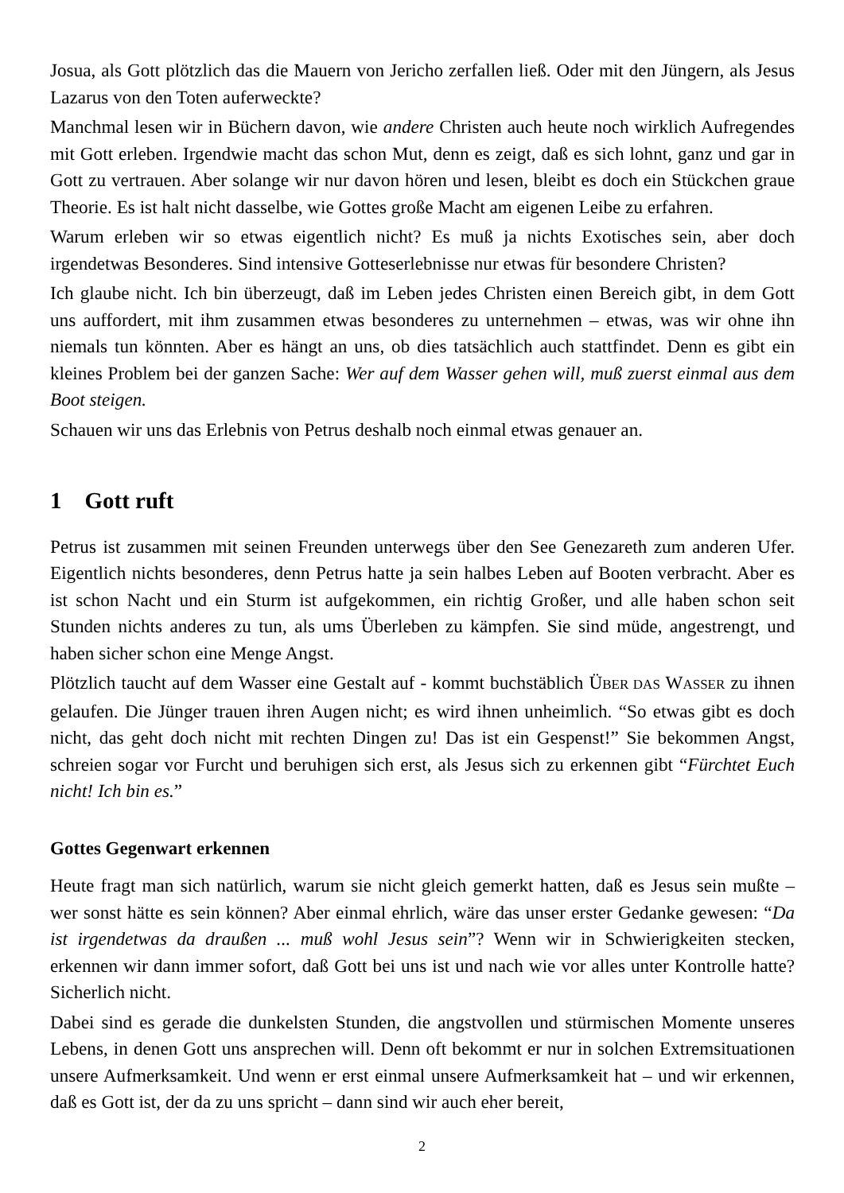Josua, als Gott plötzlich das die Mauern von Jericho zerfallen ließ. Oder mit den Jüngern, als Jesus Lazarus von den Toten auferweckte?
Manchmal lesen wir in Büchern davon, wie andere Christen auch heute noch wirklich Aufregendes mit Gott erleben. Irgendwie macht das schon Mut, denn es zeigt, daß es sich lohnt, ganz und gar in Gott zu vertrauen. Aber solange wir nur davon hören und lesen, bleibt es doch ein Stückchen graue Theorie. Es ist halt nicht dasselbe, wie Gottes große Macht am eigenen Leibe zu erfahren.
Warum erleben wir so etwas eigentlich nicht? Es muß ja nichts Exotisches sein, aber doch irgendetwas Besonderes. Sind intensive Gotteserlebnisse nur etwas für besondere Christen?
Ich glaube nicht. Ich bin überzeugt, daß im Leben jedes Christen einen Bereich gibt, in dem Gott uns auffordert, mit ihm zusammen etwas besonderes zu unternehmen – etwas, was wir ohne ihn niemals tun könnten. Aber es hängt an uns, ob dies tatsächlich auch stattfindet. Denn es gibt ein kleines Problem bei der ganzen Sache: Wer auf dem Wasser gehen will, muß zuerst einmal aus dem Boot steigen.
Schauen wir uns das Erlebnis von Petrus deshalb noch einmal etwas genauer an.
1 Gott ruft
Petrus ist zusammen mit seinen Freunden unterwegs über den See Genezareth zum anderen Ufer. Eigentlich nichts besonderes, denn Petrus hatte ja sein halbes Leben auf Booten verbracht. Aber es ist schon Nacht und ein Sturm ist aufgekommen, ein richtig Großer, und alle haben schon seit Stunden nichts anderes zu tun, als ums Überleben zu kämpfen. Sie sind müde, angestrengt, und haben sicher schon eine Menge Angst.
Plötzlich taucht auf dem Wasser eine Gestalt auf - kommt buchstäblich ÜBER DAS WASSER zu ihnen gelaufen. Die Jünger trauen ihren Augen nicht; es wird ihnen unheimlich. “So etwas gibt es doch nicht, das geht doch nicht mit rechten Dingen zu! Das ist ein Gespenst!” Sie bekommen Angst, schreien sogar vor Furcht und beruhigen sich erst, als Jesus sich zu erkennen gibt “Fürchtet Euch nicht! Ich bin es.”
Gottes Gegenwart erkennen
Heute fragt man sich natürlich, warum sie nicht gleich gemerkt hatten, daß es Jesus sein mußte – wer sonst hätte es sein können? Aber einmal ehrlich, wäre das unser erster Gedanke gewesen: “Da ist irgendetwas da draußen ... muß wohl Jesus sein”? Wenn wir in Schwierigkeiten stecken, erkennen wir dann immer sofort, daß Gott bei uns ist und nach wie vor alles unter Kontrolle hatte? Sicherlich nicht.
Dabei sind es gerade die dunkelsten Stunden, die angstvollen und stürmischen Momente unseres Lebens, in denen Gott uns ansprechen will. Denn oft bekommt er nur in solchen Extremsituationen unsere Aufmerksamkeit. Und wenn er erst einmal unsere Aufmerksamkeit hat – und wir erkennen, daß es Gott ist, der da zu uns spricht – dann sind wir auch eher bereit,
2